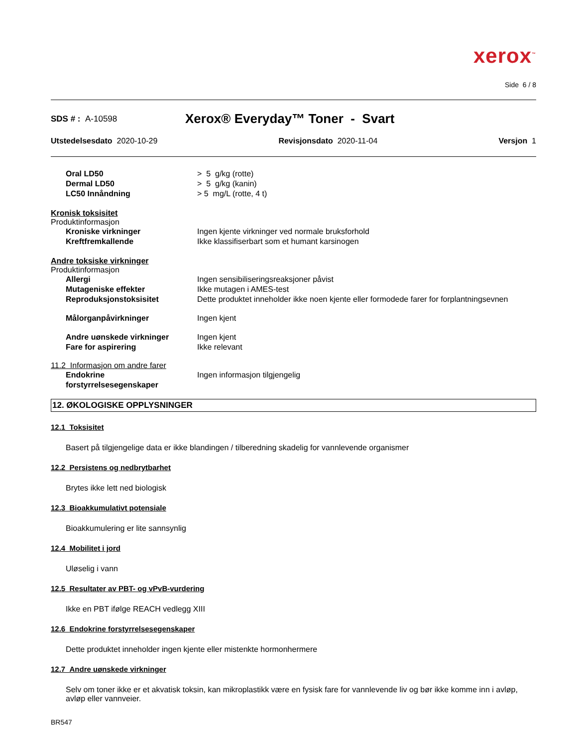xerox<sup>™</sup>
Side 6 / 8
SDS # : A-10598
Xerox® Everyday™ Toner - Svart
Utstedelsesdato 2020-10-29 Revisjonsdato 2020-11-04 Versjon 1
Oral LD50 > 5 g/kg (rotte)
Dermal LD50 > 5 g/kg (kanin)
LC50 Innåndning > 5 mg/L (rotte, 4 t)
Kronisk toksisitet
Produktinformasjon
Kroniske virkninger Ingen kjente virkninger ved normale bruksforhold
Kreftfremkallende Ikke klassifiserbart som et humant karsinogen
Andre toksiske virkninger
Produktinformasjon
Allergi Ingen sensibiliseringsreaksjoner påvist
Mutageniske effekter Ikke mutagen i AMES-test
Reproduksjonstoksisitet Dette produktet inneholder ikke noen kjente eller formodede farer for forplantningsevnen
Målorganpåvirkninger Ingen kjent
Andre uønskede virkninger Ingen kjent
Fare for aspirering Ikke relevant
11.2 Informasjon om andre farer
Endokrine forstyrrelsesegenskaper
Ingen informasjon tilgjengelig
12. ØKOLOGISKE OPPLYSNINGER
12.1 Toksisitet
Basert på tilgjengelige data er ikke blandingen / tilberedning skadelig for vannlevende organismer
12.2 Persistens og nedbrytbarhet
Brytes ikke lett ned biologisk
12.3 Bioakkumulativt potensiale
Bioakkumulering er lite sannsynlig
12.4 Mobilitet i jord
Uløselig i vann
12.5 Resultater av PBT- og vPvB-vurdering
Ikke en PBT ifølge REACH vedlegg XIII
12.6 Endokrine forstyrrelsesegenskaper
Dette produktet inneholder ingen kjente eller mistenkte hormonhermere
12.7 Andre uønskede virkninger
Selv om toner ikke er et akvatisk toksin, kan mikroplastikk være en fysisk fare for vannlevende liv og bør ikke komme inn i avløp, avløp eller vannveier.
BR547